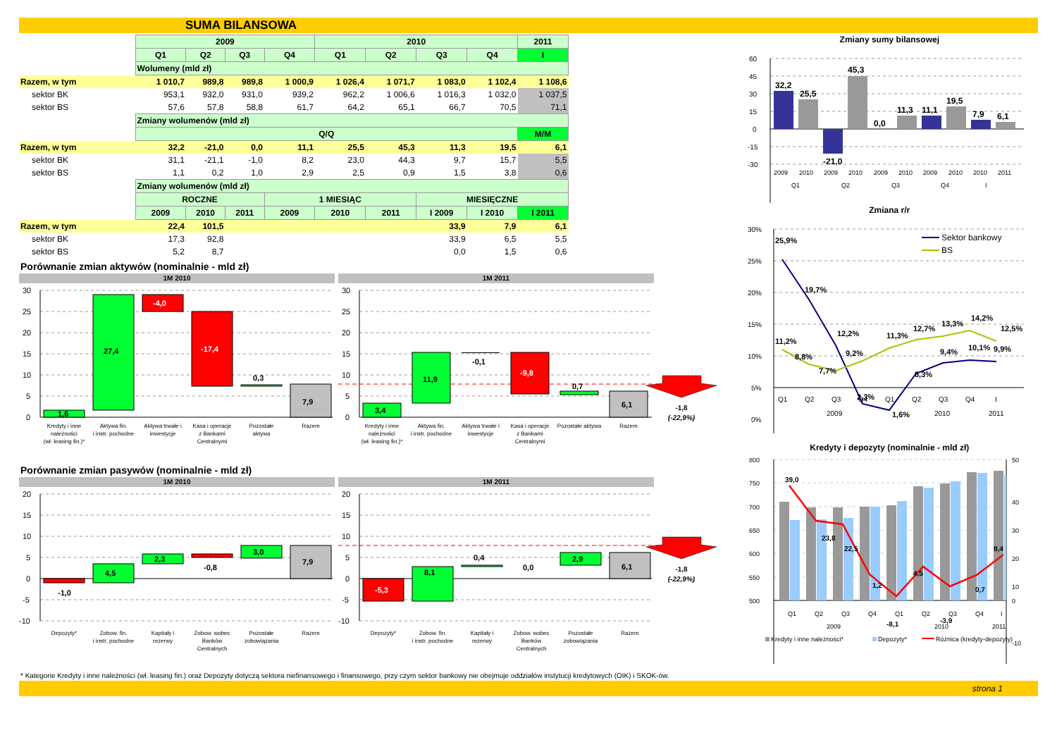SUMA BILANSOWA
| | 2009 | | | | 2010 | | | | 2011 |
| | Q1 | Q2 | Q3 | Q4 | Q1 | Q2 | Q3 | Q4 | I |
| | Wolumeny (mld zł) | | | | | | | | |
| Razem, w tym | 1 010,7 | 989,8 | 989,8 | 1 000,9 | 1 026,4 | 1 071,7 | 1 083,0 | 1 102,4 | 1 108,6 |
| sektor BK | 953,1 | 932,0 | 931,0 | 939,2 | 962,2 | 1 006,6 | 1 016,3 | 1 032,0 | 1 037,5 |
| sektor BS | 57,6 | 57,8 | 58,8 | 61,7 | 64,2 | 65,1 | 66,7 | 70,5 | 71,1 |
| | Zmiany wolumenów (mld zł) | | | | | | | | |
| | Q/Q | | | | | | | | M/M |
| Razem, w tym | 32,2 | -21,0 | 0,0 | 11,1 | 25,5 | 45,3 | 11,3 | 19,5 | 6,1 |
| sektor BK | 31,1 | -21,1 | -1,0 | 8,2 | 23,0 | 44,3 | 9,7 | 15,7 | 5,5 |
| sektor BS | 1,1 | 0,2 | 1,0 | 2,9 | 2,5 | 0,9 | 1,5 | 3,8 | 0,6 |
| | Zmiany wolumenów (mld zł) | | | | | | | | |
| | ROCZNE | | | 1 MIESIĄC | | | MIESIĘCZNE | | |
| | 2009 | 2010 | 2011 | 2009 | 2010 | 2011 | I 2009 | I 2010 | I 2011 |
| Razem, w tym | 22,4 | 101,5 | | | | | 33,9 | 7,9 | 6,1 |
| sektor BK | 17,3 | 92,8 | | | | | 33,9 | 6,5 | 5,5 |
| sektor BS | 5,2 | 8,7 | | | | | 0,0 | 1,5 | 0,6 |
Porównanie zmian aktywów (nominalnie - mld zł)
1M 2010
30
25
20
15
10
5
0
1,6
27,4
-4,0
-17,4
0,3
7,9
Kredyty i inne
należności
(wł. leasing fin.)*
Aktywa fin.
i instr. pochodne
Aktywa trwałe i
inwestycje
Kasa i operacje
z Bankami
Centralnymi
Pozostałe
aktywa
Razem
1M 2011
30
25
20
15
10
5
0
3,4
11,9
-0,1
-9,8
0,7
6,1
-1,8
(-22,9%)
Kredyty i inne
należności
(wł. leasing fin.)*
Aktywa fin.
i instr. pochodne
Aktywa trwałe i
inwestycje
Kasa i operacje
z Bankami
Centralnymi
Pozostałe aktywa
Razem
Porównanie zmian pasywów (nominalnie - mld zł)
1M 2010
20
15
10
5
0
-5
-10
-1,0
4,5
2,3
-0,8
3,0
7,9
Depozyty*
Zobow. fin.
i instr. pochodne
Kapitały i
rezerwy
Zobow. wobec
Banków
Centralnych
Pozostałe
zobowiązania
Razem
1M 2011
20
15
10
5
0
-5
-10
-5,3
8,1
0,4
0,0
2,9
6,1
-1,8
(-22,9%)
Depozyty*
Zobow. fin.
i instr. pochodne
Kapitały i
rezerwy
Zobow. wobec
Banków
Centralnych
Pozostałe
zobowiązania
Razem
Zmiany sumy bilansowej
60
45
30
15
0
-15
-30
32,2
25,5
-21,0
45,3
0,0
11,3
11,1
19,5
7,9
6,1
2009
2010
2009
2010
2009
2010
2009
2010
2010
2011
Q1
Q2
Q3
Q4
I
Zmiana r/r
30%
25%
20%
15%
10%
5%
0%
Sektor bankowy
BS
25,9%
19,7%
12,2%
2,3%
1,6%
8,3%
9,4%
10,1%
9,9%
11,2%
8,8%
7,7%
9,2%
11,3%
12,7%
13,3%
14,2%
12,5%
Q1
Q2
Q3
Q4
Q1
Q2
Q3
Q4
I
2009
2010
2011
Kredyty i depozyty (nominalnie - mld zł)
800
750
700
650
600
550
500
50
40
30
20
10
0
-10
39,0
23,8
22,5
1,2
-8,1
4,5
-3,9
0,7
9,4
Q1
Q2
Q3
Q4
Q1
Q2
Q3
Q4
I
2009
2010
2011
Kredyty i inne należności*
Depozyty*
Różnica (kredyty-depozyty)
* Kategorie Kredyty i inne należności (wł. leasing fin.) oraz Depozyty dotyczą sektora niefinansowego i finansowego, przy czym sektor bankowy nie obejmuje oddziałów instytucji kredytowych (OIK) i SKOK-ów.
strona 1